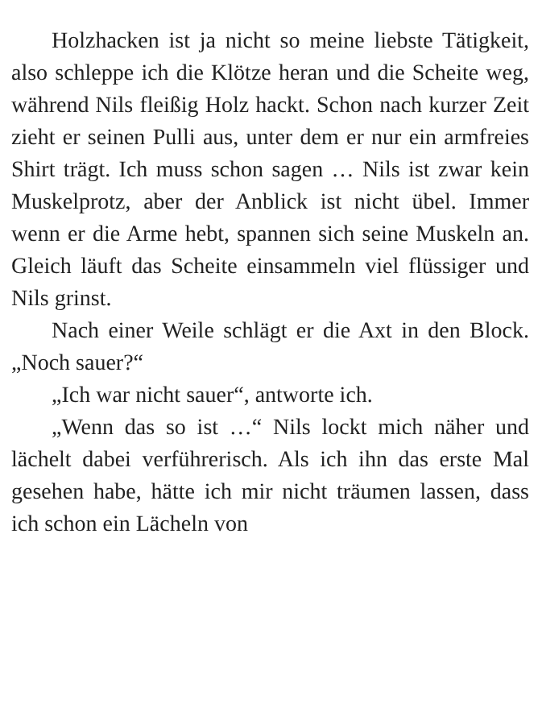Holzhacken ist ja nicht so meine liebste Tätigkeit, also schleppe ich die Klötze heran und die Scheite weg, während Nils fleißig Holz hackt. Schon nach kurzer Zeit zieht er seinen Pulli aus, unter dem er nur ein armfreies Shirt trägt. Ich muss schon sagen … Nils ist zwar kein Muskelprotz, aber der Anblick ist nicht übel. Immer wenn er die Arme hebt, spannen sich seine Muskeln an. Gleich läuft das Scheite einsammeln viel flüssiger und Nils grinst.
Nach einer Weile schlägt er die Axt in den Block. „Noch sauer?“
„Ich war nicht sauer“, antworte ich.
„Wenn das so ist …“ Nils lockt mich näher und lächelt dabei verführerisch. Als ich ihn das erste Mal gesehen habe, hätte ich mir nicht träumen lassen, dass ich schon ein Lächeln von